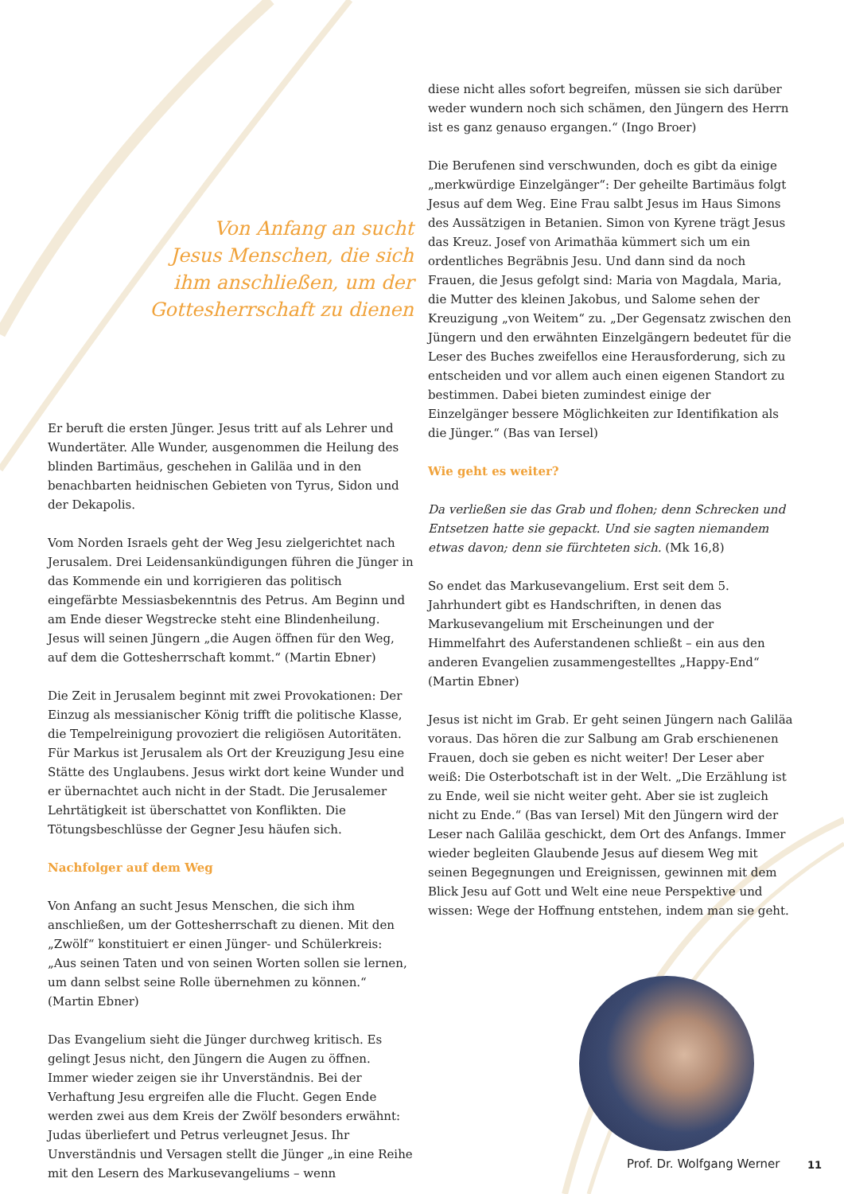Von Anfang an sucht
Jesus Menschen, die sich
ihm anschließen, um der
Gottesherrschaft zu dienen
Er beruft die ersten Jünger. Jesus tritt auf als Lehrer und Wundertäter. Alle Wunder, ausgenommen die Heilung des blinden Bartimäus, geschehen in Galiläa und in den benachbarten heidnischen Gebieten von Tyrus, Sidon und der Dekapolis.
Vom Norden Israels geht der Weg Jesu zielgerichtet nach Jerusalem. Drei Leidensankündigungen führen die Jünger in das Kommende ein und korrigieren das politisch eingefärbte Messiasbekenntnis des Petrus. Am Beginn und am Ende dieser Wegstrecke steht eine Blindenheilung. Jesus will seinen Jüngern „die Augen öffnen für den Weg, auf dem die Gottesherrschaft kommt.“ (Martin Ebner)
Die Zeit in Jerusalem beginnt mit zwei Provokationen: Der Einzug als messianischer König trifft die politische Klasse, die Tempelreinigung provoziert die religiösen Autoritäten. Für Markus ist Jerusalem als Ort der Kreuzigung Jesu eine Stätte des Unglaubens. Jesus wirkt dort keine Wunder und er übernachtet auch nicht in der Stadt. Die Jerusalemer Lehrtätigkeit ist überschattet von Konflikten. Die Tötungsbeschlüsse der Gegner Jesu häufen sich.
Nachfolger auf dem Weg
Von Anfang an sucht Jesus Menschen, die sich ihm anschließen, um der Gottesherrschaft zu dienen. Mit den „Zwölf“ konstituiert er einen Jünger- und Schülerkreis: „Aus seinen Taten und von seinen Worten sollen sie lernen, um dann selbst seine Rolle übernehmen zu können.“ (Martin Ebner)
Das Evangelium sieht die Jünger durchweg kritisch. Es gelingt Jesus nicht, den Jüngern die Augen zu öffnen. Immer wieder zeigen sie ihr Unverständnis. Bei der Verhaftung Jesu ergreifen alle die Flucht. Gegen Ende werden zwei aus dem Kreis der Zwölf besonders erwähnt: Judas überliefert und Petrus verleugnet Jesus. Ihr Unverständnis und Versagen stellt die Jünger „in eine Reihe mit den Lesern des Markusevangeliums – wenn
diese nicht alles sofort begreifen, müssen sie sich darüber weder wundern noch sich schämen, den Jüngern des Herrn ist es ganz genauso ergangen.“ (Ingo Broer)
Die Berufenen sind verschwunden, doch es gibt da einige „merkwürdige Einzelgänger“: Der geheilte Bartimäus folgt Jesus auf dem Weg. Eine Frau salbt Jesus im Haus Simons des Aussätzigen in Betanien. Simon von Kyrene trägt Jesus das Kreuz. Josef von Arimathäa kümmert sich um ein ordentliches Begräbnis Jesu. Und dann sind da noch Frauen, die Jesus gefolgt sind: Maria von Magdala, Maria, die Mutter des kleinen Jakobus, und Salome sehen der Kreuzigung „von Weitem“ zu. „Der Gegensatz zwischen den Jüngern und den erwähnten Einzelgängern bedeutet für die Leser des Buches zweifellos eine Herausforderung, sich zu entscheiden und vor allem auch einen eigenen Standort zu bestimmen. Dabei bieten zumindest einige der Einzelgänger bessere Möglichkeiten zur Identifikation als die Jünger.“ (Bas van Iersel)
Wie geht es weiter?
Da verließen sie das Grab und flohen; denn Schrecken und Entsetzen hatte sie gepackt. Und sie sagten niemandem etwas davon; denn sie fürchteten sich. (Mk 16,8)
So endet das Markusevangelium. Erst seit dem 5. Jahrhundert gibt es Handschriften, in denen das Markusevangelium mit Erscheinungen und der Himmelfahrt des Auferstandenen schließt – ein aus den anderen Evangelien zusammengestelltes „Happy-End“ (Martin Ebner)
Jesus ist nicht im Grab. Er geht seinen Jüngern nach Galiläa voraus. Das hören die zur Salbung am Grab erschienenen Frauen, doch sie geben es nicht weiter! Der Leser aber weiß: Die Osterbotschaft ist in der Welt. „Die Erzählung ist zu Ende, weil sie nicht weiter geht. Aber sie ist zugleich nicht zu Ende.“ (Bas van Iersel) Mit den Jüngern wird der Leser nach Galiläa geschickt, dem Ort des Anfangs. Immer wieder begleiten Glaubende Jesus auf diesem Weg mit seinen Begegnungen und Ereignissen, gewinnen mit dem Blick Jesu auf Gott und Welt eine neue Perspektive und wissen: Wege der Hoffnung entstehen, indem man sie geht.
Prof. Dr. Wolfgang Werner
11